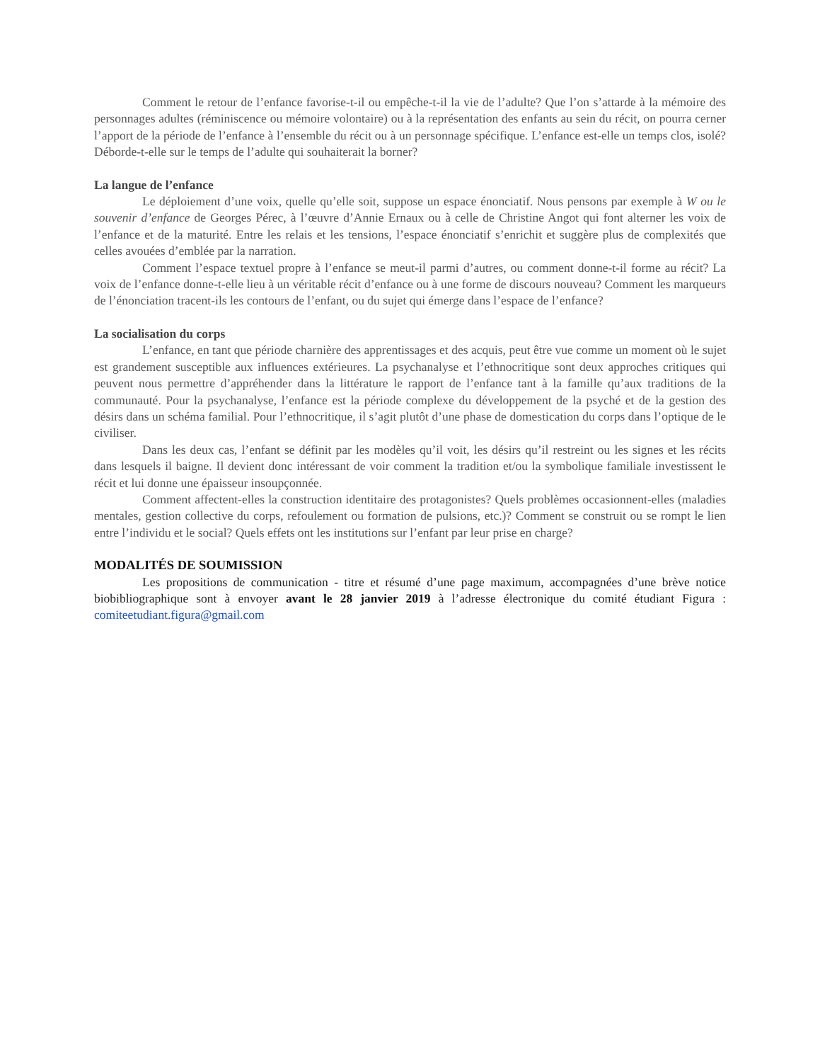Comment le retour de l’enfance favorise-t-il ou empêche-t-il la vie de l’adulte? Que l’on s’attarde à la mémoire des personnages adultes (réminiscence ou mémoire volontaire) ou à la représentation des enfants au sein du récit, on pourra cerner l’apport de la période de l’enfance à l’ensemble du récit ou à un personnage spécifique. L’enfance est-elle un temps clos, isolé? Déborde-t-elle sur le temps de l’adulte qui souhaiterait la borner?
La langue de l’enfance
Le déploiement d’une voix, quelle qu’elle soit, suppose un espace énonciatif. Nous pensons par exemple à W ou le souvenir d’enfance de Georges Pérec, à l’œuvre d’Annie Ernaux ou à celle de Christine Angot qui font alterner les voix de l’enfance et de la maturité. Entre les relais et les tensions, l’espace énonciatif s’enrichit et suggère plus de complexités que celles avouées d’emblée par la narration.
Comment l’espace textuel propre à l’enfance se meut-il parmi d’autres, ou comment donne-t-il forme au récit? La voix de l’enfance donne-t-elle lieu à un véritable récit d’enfance ou à une forme de discours nouveau? Comment les marqueurs de l’énonciation tracent-ils les contours de l’enfant, ou du sujet qui émerge dans l’espace de l’enfance?
La socialisation du corps
L’enfance, en tant que période charnière des apprentissages et des acquis, peut être vue comme un moment où le sujet est grandement susceptible aux influences extérieures. La psychanalyse et l’ethnocritique sont deux approches critiques qui peuvent nous permettre d’appréhender dans la littérature le rapport de l’enfance tant à la famille qu’aux traditions de la communauté. Pour la psychanalyse, l’enfance est la période complexe du développement de la psyché et de la gestion des désirs dans un schéma familial. Pour l’ethnocritique, il s’agit plutôt d’une phase de domestication du corps dans l’optique de le civiliser.
Dans les deux cas, l’enfant se définit par les modèles qu’il voit, les désirs qu’il restreint ou les signes et les récits dans lesquels il baigne. Il devient donc intéressant de voir comment la tradition et/ou la symbolique familiale investissent le récit et lui donne une épaisseur insoupçonnée.
Comment affectent-elles la construction identitaire des protagonistes? Quels problèmes occasionnent-elles (maladies mentales, gestion collective du corps, refoulement ou formation de pulsions, etc.)? Comment se construit ou se rompt le lien entre l’individu et le social? Quels effets ont les institutions sur l’enfant par leur prise en charge?
MODALITÉS DE SOUMISSION
Les propositions de communication - titre et résumé d’une page maximum, accompagnées d’une brève notice biobibliographique sont à envoyer avant le 28 janvier 2019 à l’adresse électronique du comité étudiant Figura : comiteetudiant.figura@gmail.com